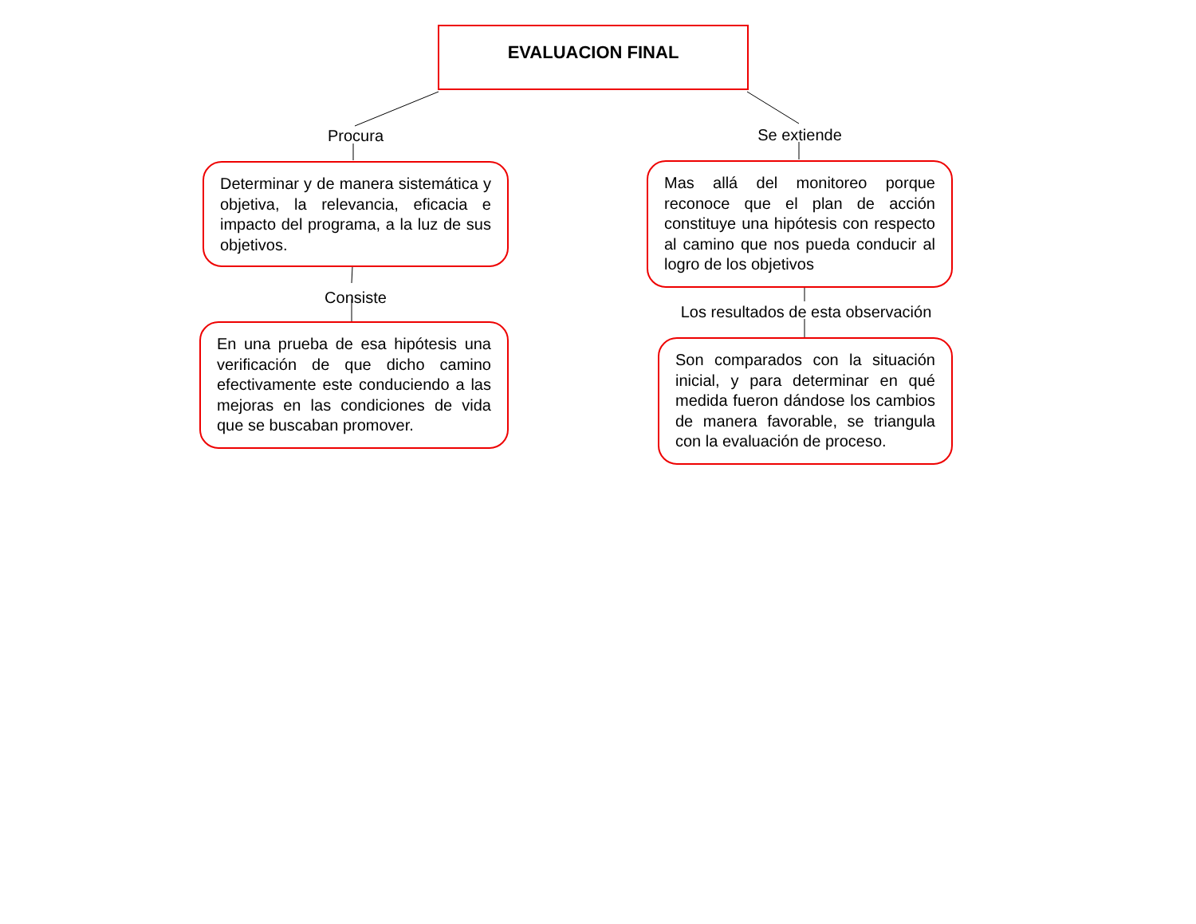EVALUACION FINAL
Procura
Determinar y de manera sistemática y objetiva, la relevancia, eficacia e impacto del programa, a la luz de sus objetivos.
Consiste
En una prueba de esa hipótesis una verificación de que dicho camino efectivamente este conduciendo a las mejoras en las condiciones de vida que se buscaban promover.
Se extiende
Mas allá del monitoreo porque reconoce que el plan de acción constituye una hipótesis con respecto al camino que nos pueda conducir al logro de los objetivos
Los resultados de esta observación
Son comparados con la situación inicial, y para determinar en qué medida fueron dándose los cambios de manera favorable, se triangula con la evaluación de proceso.